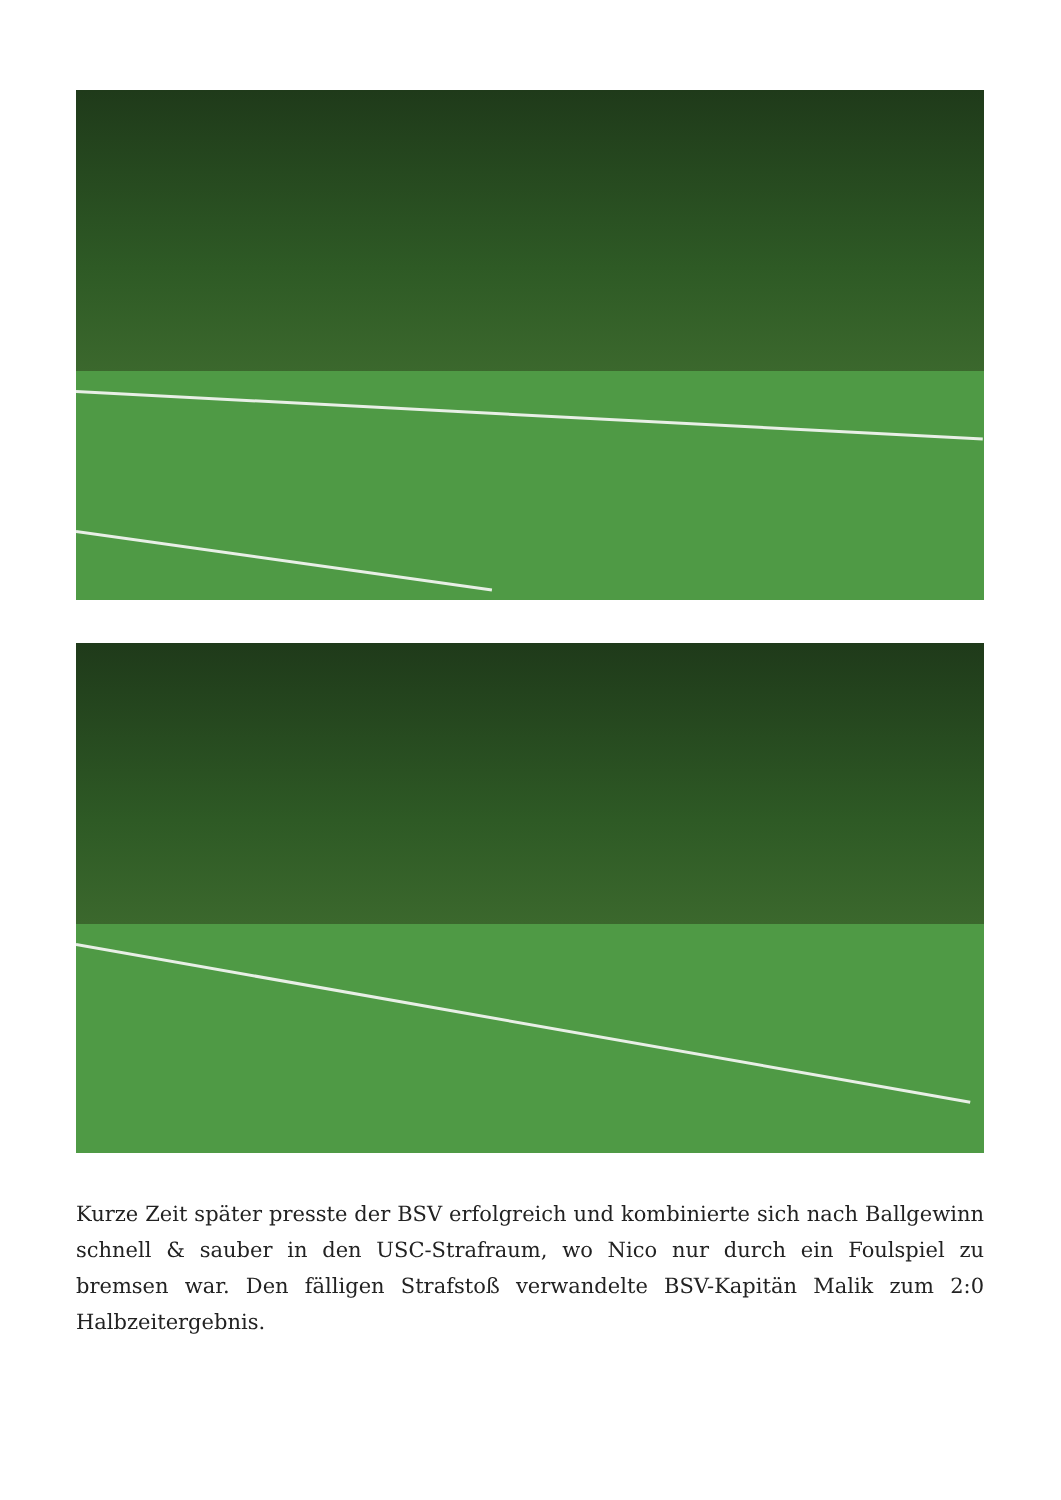Kurze Zeit später presste der BSV erfolgreich und kombinierte sich nach Ballgewinn schnell & sauber in den USC-Strafraum, wo Nico nur durch ein Foulspiel zu bremsen war. Den fälligen Strafstoß verwandelte BSV-Kapitän Malik zum 2:0 Halbzeitergebnis.